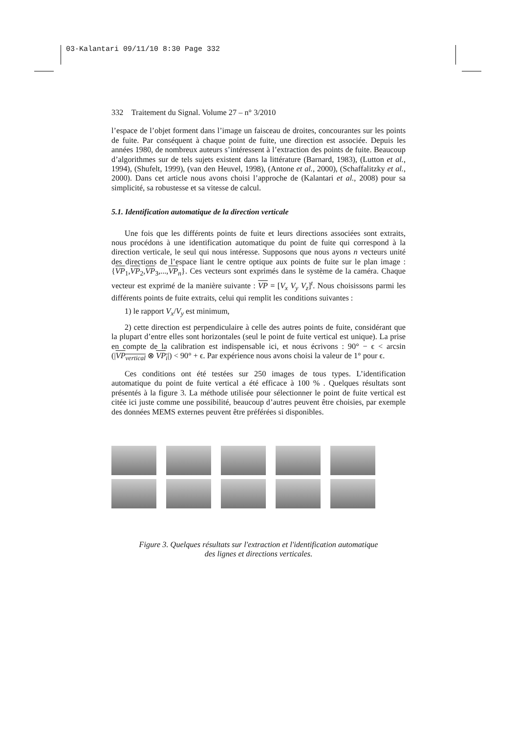03·Kalantari 09/11/10 8:30 Page 332
332 Traitement du Signal. Volume 27 – n° 3/2010
l’espace de l’objet forment dans l’image un faisceau de droites, concourantes sur les points de fuite. Par conséquent à chaque point de fuite, une direction est associée. Depuis les années 1980, de nombreux auteurs s’intéressent à l’extraction des points de fuite. Beaucoup d’algorithmes sur de tels sujets existent dans la littérature (Barnard, 1983), (Lutton et al., 1994), (Shufelt, 1999), (van den Heuvel, 1998), (Antone et al., 2000), (Schaffalitzky et al., 2000). Dans cet article nous avons choisi l’approche de (Kalantari et al., 2008) pour sa simplicité, sa robustesse et sa vitesse de calcul.
5.1. Identification automatique de la direction verticale
Une fois que les différents points de fuite et leurs directions associées sont extraits, nous procédons à une identification automatique du point de fuite qui correspond à la direction verticale, le seul qui nous intéresse. Supposons que nous ayons n vecteurs unité des directions de l’espace liant le centre optique aux points de fuite sur le plan image : {VP<sub>1</sub>,VP<sub>2</sub>,VP<sub>3</sub>,...,VP<sub>n</sub>}. Ces vecteurs sont exprimés dans le système de la caméra. Chaque vecteur est exprimé de la manière suivante : VP = [V<sub>x</sub> V<sub>y</sub> V<sub>z</sub>]<sup>t</sup>. Nous choisissons parmi les différents points de fuite extraits, celui qui remplit les conditions suivantes :
1) le rapport V<sub>x</sub>/V<sub>y</sub> est minimum,
2) cette direction est perpendiculaire à celle des autres points de fuite, considérant que la plupart d’entre elles sont horizontales (seul le point de fuite vertical est unique). La prise en compte de la calibration est indispensable ici, et nous écrivons : 90° − ϵ < arcsin (|VP<sub>vertical</sub> ⊗ VP<sub>i</sub>|) < 90° + ϵ. Par expérience nous avons choisi la valeur de 1° pour ϵ.
Ces conditions ont été testées sur 250 images de tous types. L’identification automatique du point de fuite vertical a été efficace à 100 % . Quelques résultats sont présentés à la figure 3. La méthode utilisée pour sélectionner le point de fuite vertical est citée ici juste comme une possibilité, beaucoup d’autres peuvent être choisies, par exemple des données MEMS externes peuvent être préférées si disponibles.
Figure 3. Quelques résultats sur l'extraction et l'identification automatique
des lignes et directions verticales.